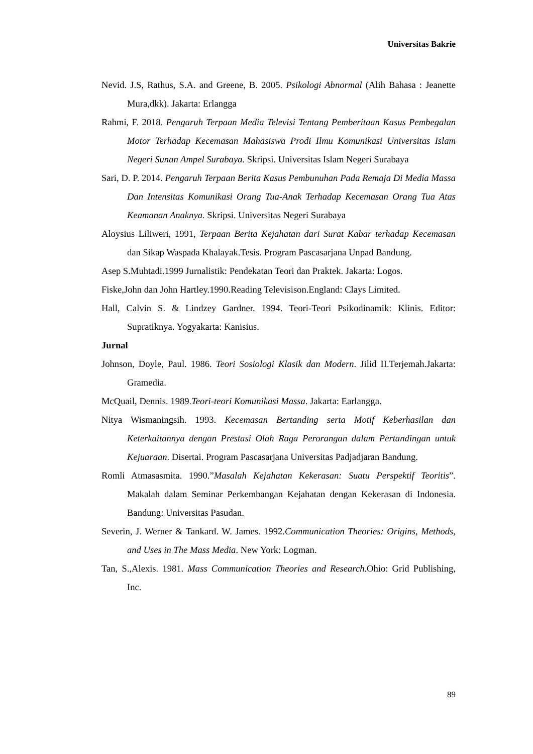Universitas Bakrie
Nevid. J.S, Rathus, S.A. and Greene, B. 2005. Psikologi Abnormal (Alih Bahasa : Jeanette Mura,dkk). Jakarta: Erlangga
Rahmi, F. 2018. Pengaruh Terpaan Media Televisi Tentang Pemberitaan Kasus Pembegalan Motor Terhadap Kecemasan Mahasiswa Prodi Ilmu Komunikasi Universitas Islam Negeri Sunan Ampel Surabaya. Skripsi. Universitas Islam Negeri Surabaya
Sari, D. P. 2014. Pengaruh Terpaan Berita Kasus Pembunuhan Pada Remaja Di Media Massa Dan Intensitas Komunikasi Orang Tua-Anak Terhadap Kecemasan Orang Tua Atas Keamanan Anaknya. Skripsi. Universitas Negeri Surabaya
Aloysius Liliweri, 1991, Terpaan Berita Kejahatan dari Surat Kabar terhadap Kecemasan dan Sikap Waspada Khalayak.Tesis. Program Pascasarjana Unpad Bandung.
Asep S.Muhtadi.1999 Jurnalistik: Pendekatan Teori dan Praktek. Jakarta: Logos.
Fiske,John dan John Hartley.1990.Reading Televisison.England: Clays Limited.
Hall, Calvin S. & Lindzey Gardner. 1994. Teori-Teori Psikodinamik: Klinis. Editor: Supratiknya. Yogyakarta: Kanisius.
Jurnal
Johnson, Doyle, Paul. 1986. Teori Sosiologi Klasik dan Modern. Jilid II.Terjemah.Jakarta: Gramedia.
McQuail, Dennis. 1989.Teori-teori Komunikasi Massa. Jakarta: Earlangga.
Nitya Wismaningsih. 1993. Kecemasan Bertanding serta Motif Keberhasilan dan Keterkaitannya dengan Prestasi Olah Raga Perorangan dalam Pertandingan untuk Kejuaraan. Disertai. Program Pascasarjana Universitas Padjadjaran Bandung.
Romli Atmasasmita. 1990.”Masalah Kejahatan Kekerasan: Suatu Perspektif Teoritis”. Makalah dalam Seminar Perkembangan Kejahatan dengan Kekerasan di Indonesia. Bandung: Universitas Pasudan.
Severin, J. Werner & Tankard. W. James. 1992.Communication Theories: Origins, Methods, and Uses in The Mass Media. New York: Logman.
Tan, S.,Alexis. 1981. Mass Communication Theories and Research.Ohio: Grid Publishing, Inc.
89